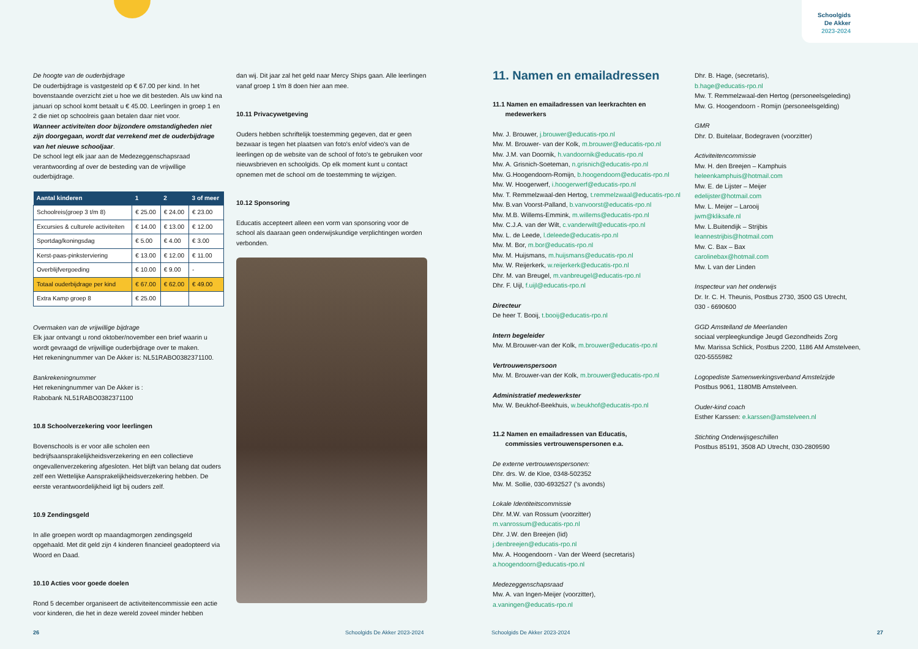Schoolgids
De Akker
2023-2024
De hoogte van de ouderbijdrage
De ouderbijdrage is vastgesteld op € 67.00 per kind. In het bovenstaande overzicht ziet u hoe we dit besteden. Als uw kind na januari op school komt betaalt u € 45.00. Leerlingen in groep 1 en 2 die niet op schoolreis gaan betalen daar niet voor.
Wanneer activiteiten door bijzondere omstandigheden niet zijn doorgegaan, wordt dat verrekend met de ouderbijdrage van het nieuwe schooljaar.
De school legt elk jaar aan de Medezeggenschapsraad verantwoording af over de besteding van de vrijwillige ouderbijdrage.
| Aantal kinderen | 1 | 2 | 3 of meer |
| --- | --- | --- | --- |
| Schoolreis(groep 3 t/m 8) | € 25.00 | € 24.00 | € 23.00 |
| Excursies & culturele activiteiten | € 14.00 | € 13.00 | € 12.00 |
| Sportdag/koningsdag | € 5.00 | € 4.00 | € 3.00 |
| Kerst-paas-pinksterviering | € 13.00 | € 12.00 | € 11.00 |
| Overblijfvergoeding | € 10.00 | € 9.00 | - |
| Totaal ouderbijdrage per kind | € 67.00 | € 62.00 | € 49.00 |
| Extra Kamp groep 8 | € 25.00 | | |
Overmaken van de vrijwillige bijdrage
Elk jaar ontvangt u rond oktober/november een brief waarin u wordt gevraagd de vrijwillige ouderbijdrage over te maken.
Het rekeningnummer van De Akker is: NL51RABO0382371100.
Bankrekeningnummer
Het rekeningnummer van De Akker is :
Rabobank NL51RABO0382371100
10.8 Schoolverzekering voor leerlingen
Bovenschools is er voor alle scholen een bedrijfsaansprakelijkheidsverzekering en een collectieve ongevallenverzekering afgesloten. Het blijft van belang dat ouders zelf een Wettelijke Aansprakelijkheidsverzekering hebben. De eerste verantwoordelijkheid ligt bij ouders zelf.
10.9 Zendingsgeld
In alle groepen wordt op maandagmorgen zendingsgeld opgehaald. Met dit geld zijn 4 kinderen financieel geadopteerd via Woord en Daad.
10.10 Acties voor goede doelen
Rond 5 december organiseert de activiteitencommissie een actie voor kinderen, die het in deze wereld zoveel minder hebben
dan wij. Dit jaar zal het geld naar Mercy Ships gaan. Alle leerlingen vanaf groep 1 t/m 8 doen hier aan mee.
10.11 Privacywetgeving
Ouders hebben schriftelijk toestemming gegeven, dat er geen bezwaar is tegen het plaatsen van foto's en/of video's van de leerlingen op de website van de school of foto's te gebruiken voor nieuwsbrieven en schoolgids. Op elk moment kunt u contact opnemen met de school om de toestemming te wijzigen.
10.12 Sponsoring
Educatis accepteert alleen een vorm van sponsoring voor de school als daaraan geen onderwijskundige verplichtingen worden verbonden.
11. Namen en emailadressen
11.1 Namen en emailadressen van leerkrachten en
medewerkers
Mw. J. Brouwer, j.brouwer@educatis-rpo.nl
Mw. M. Brouwer- van der Kolk, m.brouwer@educatis-rpo.nl
Mw. J.M. van Doornik, h.vandoornik@educatis-rpo.nl
Mw. A. Grisnich-Soeteman, n.grisnich@educatis-rpo.nl
Mw. G.Hoogendoorn-Romijn, b.hoogendoorn@educatis-rpo.nl
Mw. W. Hoogerwerf, i.hoogerwerf@educatis-rpo.nl
Mw. T. Remmelzwaal-den Hertog, t.remmelzwaal@educatis-rpo.nl
Mw. B.van Voorst-Palland, b.vanvoorst@educatis-rpo.nl
Mw. M.B. Willems-Emmink, m.willems@educatis-rpo.nl
Mw. C.J.A. van der Wilt, c.vanderwilt@educatis-rpo.nl
Mw. L. de Leede, l.deleede@educatis-rpo.nl
Mw. M. Bor, m.bor@educatis-rpo.nl
Mw. M. Huijsmans, m.huijsmans@educatis-rpo.nl
Mw. W. Reijerkerk, w.reijerkerk@educatis-rpo.nl
Dhr. M. van Breugel, m.vanbreugel@educatis-rpo.nl
Dhr. F. Uijl, f.uijl@educatis-rpo.nl
Directeur
De heer T. Booij, t.booij@educatis-rpo.nl
Intern begeleider
Mw. M.Brouwer-van der Kolk, m.brouwer@educatis-rpo.nl
Vertrouwenspersoon
Mw. M. Brouwer-van der Kolk, m.brouwer@educatis-rpo.nl
Administratief medewerkster
Mw. W. Beukhof-Beekhuis, w.beukhof@educatis-rpo.nl
11.2 Namen en emailadressen van Educatis,
commissies vertrouwenspersonen e.a.
De externe vertrouwenspersonen:
Dhr. drs. W. de Kloe, 0348-502352
Mw. M. Sollie, 030-6932527 ('s avonds)
Lokale Identiteitscommissie
Dhr. M.W. van Rossum (voorzitter)
m.vanrossum@educatis-rpo.nl
Dhr. J.W. den Breejen (lid)
j.denbreejen@educatis-rpo.nl
Mw. A. Hoogendoorn - Van der Weerd (secretaris)
a.hoogendoorn@educatis-rpo.nl
Medezeggenschapsraad
Mw. A. van Ingen-Meijer (voorzitter),
a.vaningen@educatis-rpo.nl
Dhr. B. Hage, (secretaris),
b.hage@educatis-rpo.nl
Mw. T. Remmelzwaal-den Hertog (personeelsgeleding)
Mw. G. Hoogendoorn - Romijn (personeelsgelding)
GMR
Dhr. D. Buitelaar, Bodegraven (voorzitter)
Activiteitencommissie
Mw. H. den Breejen – Kamphuis
heleenkamphuis@hotmail.com
Mw. E. de Lijster – Meijer
edelijster@hotmail.com
Mw. L. Meijer – Larooij
jwm@kliksafe.nl
Mw. L.Buitendijk – Strijbis
leannestrijbis@hotmail.com
Mw. C. Bax – Bax
carolinebax@hotmail.com
Mw. L van der Linden
Inspecteur van het onderwijs
Dr. Ir. C. H. Theunis, Postbus 2730, 3500 GS Utrecht,
030 - 6690600
GGD Amstelland de Meerlanden
sociaal verpleegkundige Jeugd Gezondheids Zorg
Mw. Marissa Schlick, Postbus 2200, 1186 AM Amstelveen,
020-5555982
Logopediste Samenwerkingsverband Amstelzijde
Postbus 9061, 1180MB Amstelveen.
Ouder-kind coach
Esther Karssen: e.karssen@amstelveen.nl
Stichting Onderwijsgeschillen
Postbus 85191, 3508 AD Utrecht, 030-2809590
26 Schoolgids De Akker 2023-2024 Schoolgids De Akker 2023-2024 27